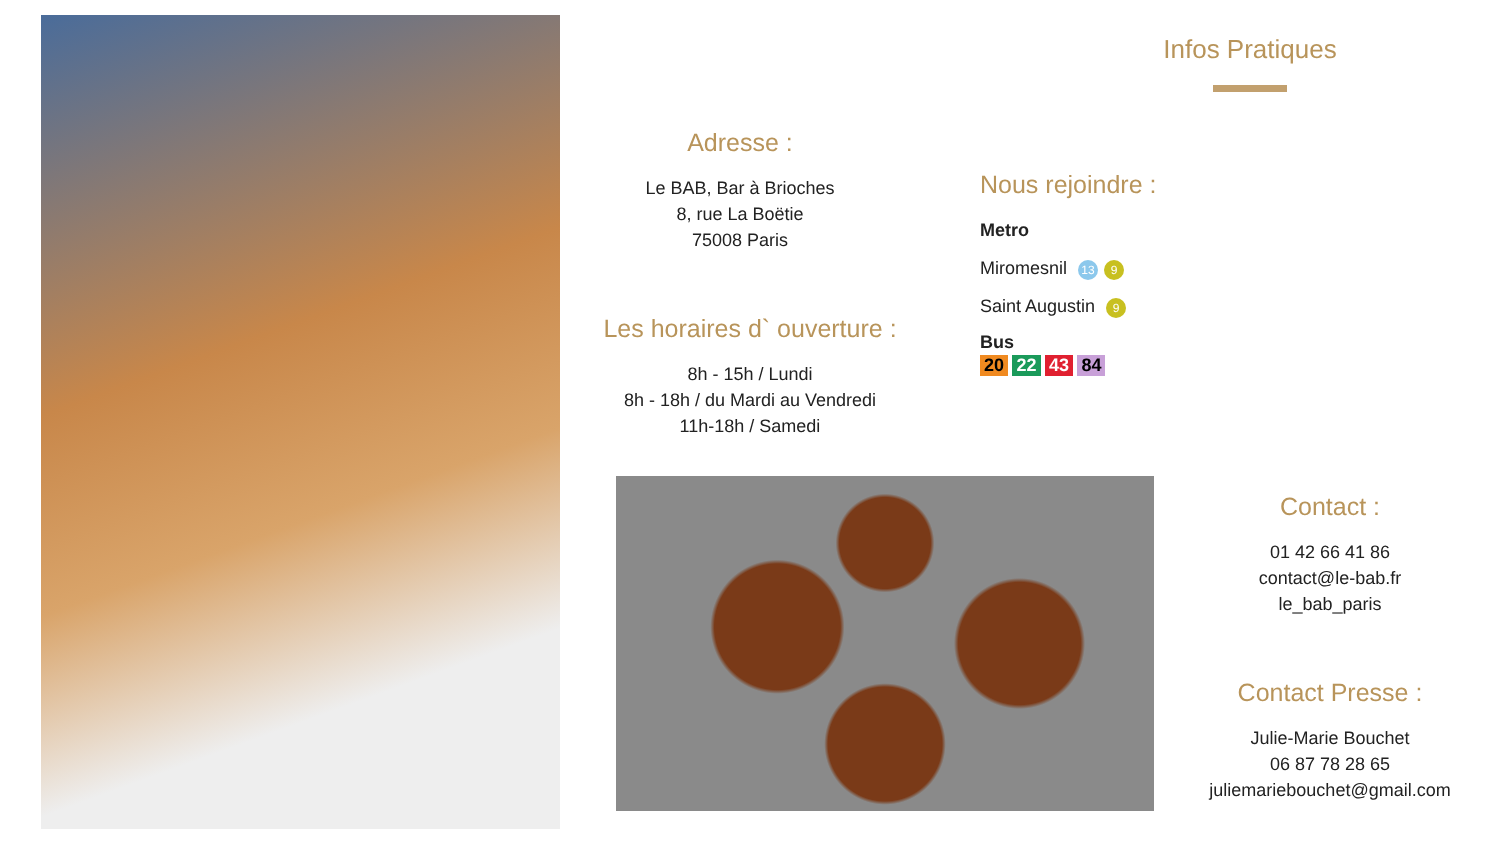Infos Pratiques
Adresse :
Le BAB, Bar à Brioches
8, rue La Boëtie
75008 Paris
Les horaires d` ouverture :
8h - 15h / Lundi
8h - 18h / du Mardi au Vendredi
11h-18h / Samedi
Nous rejoindre :
Metro
Miromesnil 13 9
Saint Augustin 9
Bus
20 22 43 84
Contact :
01 42 66 41 86
contact@le-bab.fr
le_bab_paris
Contact Presse :
Julie-Marie Bouchet
06 87 78 28 65
juliemariebouchet@gmail.com